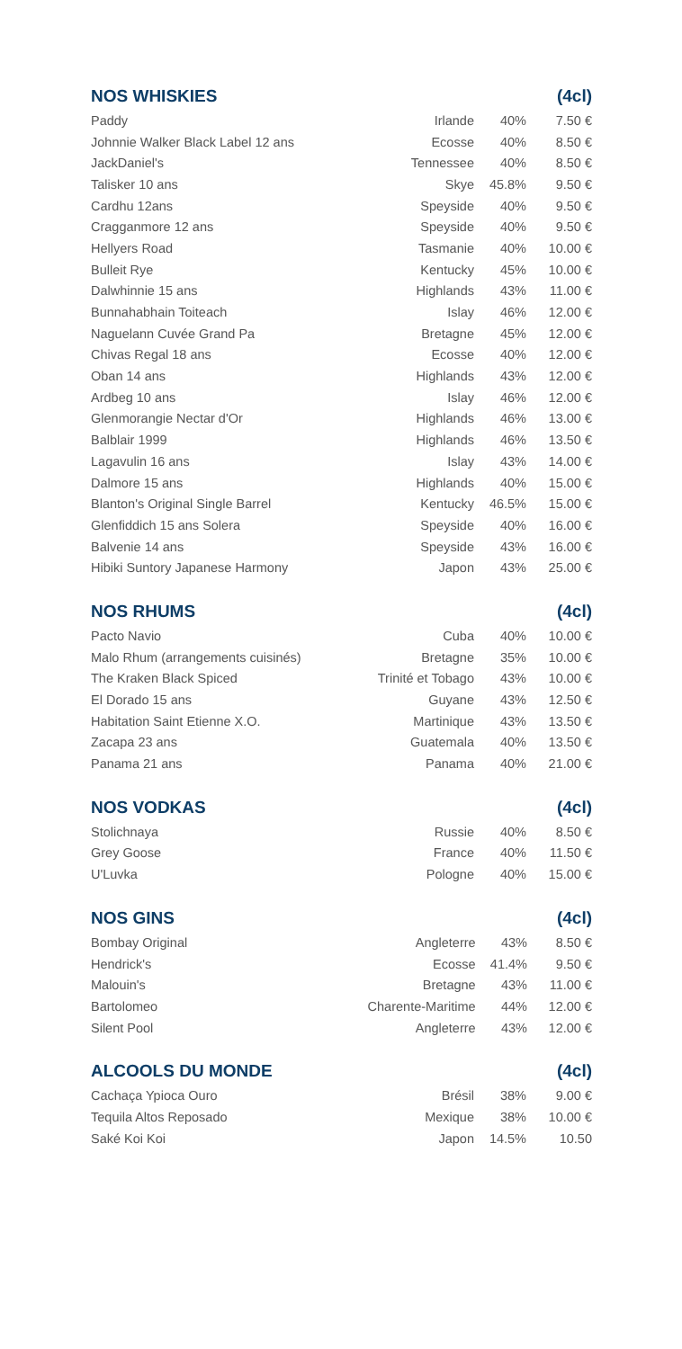NOS WHISKIES (4cl)
| Paddy | Irlande | 40% | 7.50 € |
| Johnnie Walker Black Label 12 ans | Ecosse | 40% | 8.50 € |
| JackDaniel's | Tennessee | 40% | 8.50 € |
| Talisker 10 ans | Skye | 45.8% | 9.50 € |
| Cardhu 12ans | Speyside | 40% | 9.50 € |
| Cragganmore 12 ans | Speyside | 40% | 9.50 € |
| Hellyers Road | Tasmanie | 40% | 10.00 € |
| Bulleit Rye | Kentucky | 45% | 10.00 € |
| Dalwhinnie 15 ans | Highlands | 43% | 11.00 € |
| Bunnahabhain Toiteach | Islay | 46% | 12.00 € |
| Naguelann Cuvée Grand Pa | Bretagne | 45% | 12.00 € |
| Chivas Regal 18 ans | Ecosse | 40% | 12.00 € |
| Oban 14 ans | Highlands | 43% | 12.00 € |
| Ardbeg 10 ans | Islay | 46% | 12.00 € |
| Glenmorangie Nectar d'Or | Highlands | 46% | 13.00 € |
| Balblair 1999 | Highlands | 46% | 13.50 € |
| Lagavulin 16 ans | Islay | 43% | 14.00 € |
| Dalmore 15 ans | Highlands | 40% | 15.00 € |
| Blanton's Original Single Barrel | Kentucky | 46.5% | 15.00 € |
| Glenfiddich 15 ans Solera | Speyside | 40% | 16.00 € |
| Balvenie 14 ans | Speyside | 43% | 16.00 € |
| Hibiki Suntory Japanese Harmony | Japon | 43% | 25.00 € |
NOS RHUMS (4cl)
| Pacto Navio | Cuba | 40% | 10.00 € |
| Malo Rhum (arrangements cuisinés) | Bretagne | 35% | 10.00 € |
| The Kraken Black Spiced | Trinité et Tobago | 43% | 10.00 € |
| El Dorado 15 ans | Guyane | 43% | 12.50 € |
| Habitation Saint Etienne X.O. | Martinique | 43% | 13.50 € |
| Zacapa 23 ans | Guatemala | 40% | 13.50 € |
| Panama 21 ans | Panama | 40% | 21.00 € |
NOS VODKAS (4cl)
| Stolichnaya | Russie | 40% | 8.50 € |
| Grey Goose | France | 40% | 11.50 € |
| U'Luvka | Pologne | 40% | 15.00 € |
NOS GINS (4cl)
| Bombay Original | Angleterre | 43% | 8.50 € |
| Hendrick's | Ecosse | 41.4% | 9.50 € |
| Malouin's | Bretagne | 43% | 11.00 € |
| Bartolomeo | Charente-Maritime | 44% | 12.00 € |
| Silent Pool | Angleterre | 43% | 12.00 € |
ALCOOLS DU MONDE (4cl)
| Cachaça Ypioca Ouro | Brésil | 38% | 9.00 € |
| Tequila Altos Reposado | Mexique | 38% | 10.00 € |
| Saké Koi Koi | Japon | 14.5% | 10.50 |